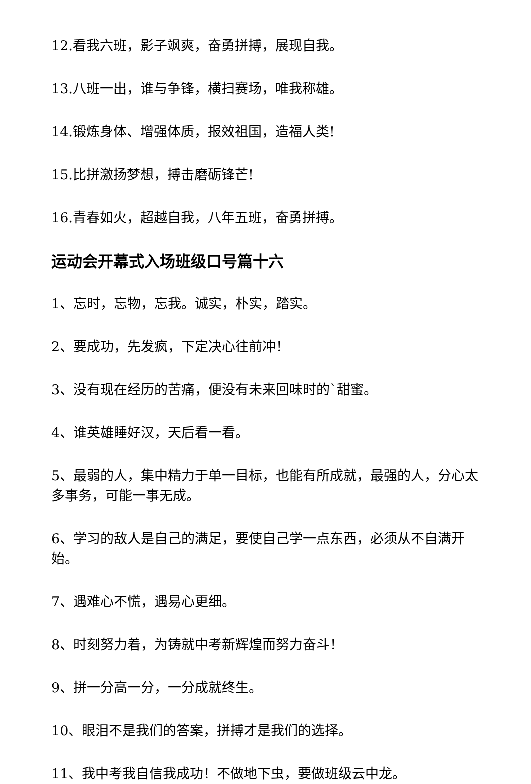12.看我六班，影子飒爽，奋勇拼搏，展现自我。
13.八班一出，谁与争锋，横扫赛场，唯我称雄。
14.锻炼身体、增强体质，报效祖国，造福人类!
15.比拼激扬梦想，搏击磨砺锋芒!
16.青春如火，超越自我，八年五班，奋勇拼搏。
运动会开幕式入场班级口号篇十六
1、忘时，忘物，忘我。诚实，朴实，踏实。
2、要成功，先发疯，下定决心往前冲！
3、没有现在经历的苦痛，便没有未来回味时的`甜蜜。
4、谁英雄睡好汉，天后看一看。
5、最弱的人，集中精力于单一目标，也能有所成就，最强的人，分心太多事务，可能一事无成。
6、学习的敌人是自己的满足，要使自己学一点东西，必须从不自满开始。
7、遇难心不慌，遇易心更细。
8、时刻努力着，为铸就中考新辉煌而努力奋斗！
9、拼一分高一分，一分成就终生。
10、眼泪不是我们的答案，拼搏才是我们的选择。
11、我中考我自信我成功！不做地下虫，要做班级云中龙。